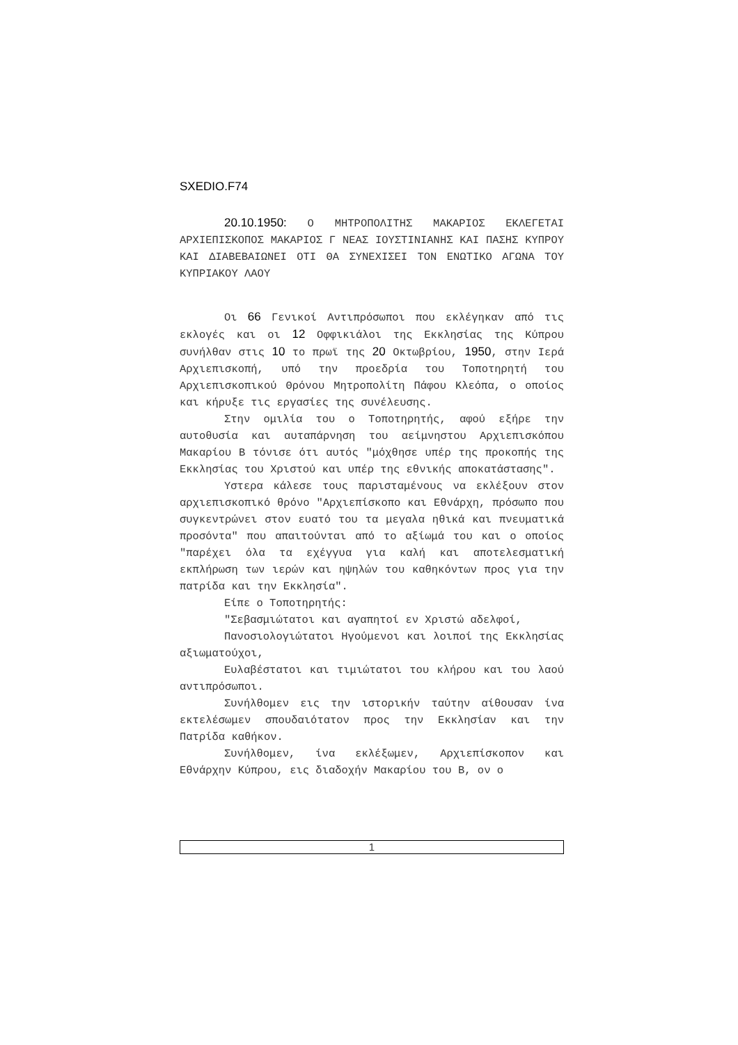SXEDIO.F74
20.10.1950: Ο ΜΗΤΡΟΠΟΛΙΤΗΣ ΜΑΚΑΡΙΟΣ ΕΚΛΕΓΕΤΑΙ ΑΡΧΙΕΠΙΣΚΟΠΟΣ ΜΑΚΑΡΙΟΣ Γ ΝΕΑΣ ΙΟΥΣΤΙΝΙΑΝΗΣ ΚΑΙ ΠΑΣΗΣ ΚΥΠΡΟΥ ΚΑΙ ΔΙΑΒΕΒΑΙΩΝΕΙ ΟΤΙ ΘΑ ΣΥΝΕΧΙΣΕΙ ΤΟΝ ΕΝΩΤΙΚΟ ΑΓΩΝΑ ΤΟΥ ΚΥΠΡΙΑΚΟΥ ΛΑΟΥ
Οι 66 Γενικοί Αντιπρόσωποι που εκλέγηκαν από τις εκλογές και οι 12 Οφφικιάλοι της Εκκλησίας της Κύπρου συνήλθαν στις 10 το πρωϊ της 20 Οκτωβρίου, 1950, στην Ιερά Αρχιεπισκοπή, υπό την προεδρία του Τοποτηρητή του Αρχιεπισκοπικού Θρόνου Μητροπολίτη Πάφου Κλεόπα, ο οποίος και κήρυξε τις εργασίες της συνέλευσης.
Στην ομιλία του ο Τοποτηρητής, αφού εξήρε την αυτοθυσία και αυταπάρνηση του αείμνηστου Αρχιεπισκόπου Μακαρίου Β τόνισε ότι αυτός "μόχθησε υπέρ της προκοπής της Εκκλησίας του Χριστού και υπέρ της εθνικής αποκατάστασης".
Υστερα κάλεσε τους παρισταμένους να εκλέξουν στον αρχιεπισκοπικό θρόνο "Αρχιεπίσκοπο και Εθνάρχη, πρόσωπο που συγκεντρώνει στον ευατό του τα μεγαλα ηθικά και πνευματικά προσόντα" που απαιτούνται από το αξίωμά του και ο οποίος "παρέχει όλα τα εχέγγυα για καλή και αποτελεσματική εκπλήρωση των ιερών και ηψηλών του καθηκόντων προς για την πατρίδα και την Εκκλησία".
Είπε ο Τοποτηρητής:
"Σεβασμιώτατοι και αγαπητοί εν Χριστώ αδελφοί,
Πανοσιολογιώτατοι Ηγούμενοι και λοιποί της Εκκλησίας αξιωματούχοι,
Ευλαβέστατοι και τιμιώτατοι του κλήρου και του λαού αντιπρόσωποι.
Συνήλθομεν εις την ιστορικήν ταύτην αίθουσαν ίνα εκτελέσωμεν σπουδαιότατον προς την Εκκλησίαν και την Πατρίδα καθήκον.
Συνήλθομεν, ίνα εκλέξωμεν, Αρχιεπίσκοπον και Εθνάρχην Κύπρου, εις διαδοχήν Μακαρίου του Β, ον ο
1